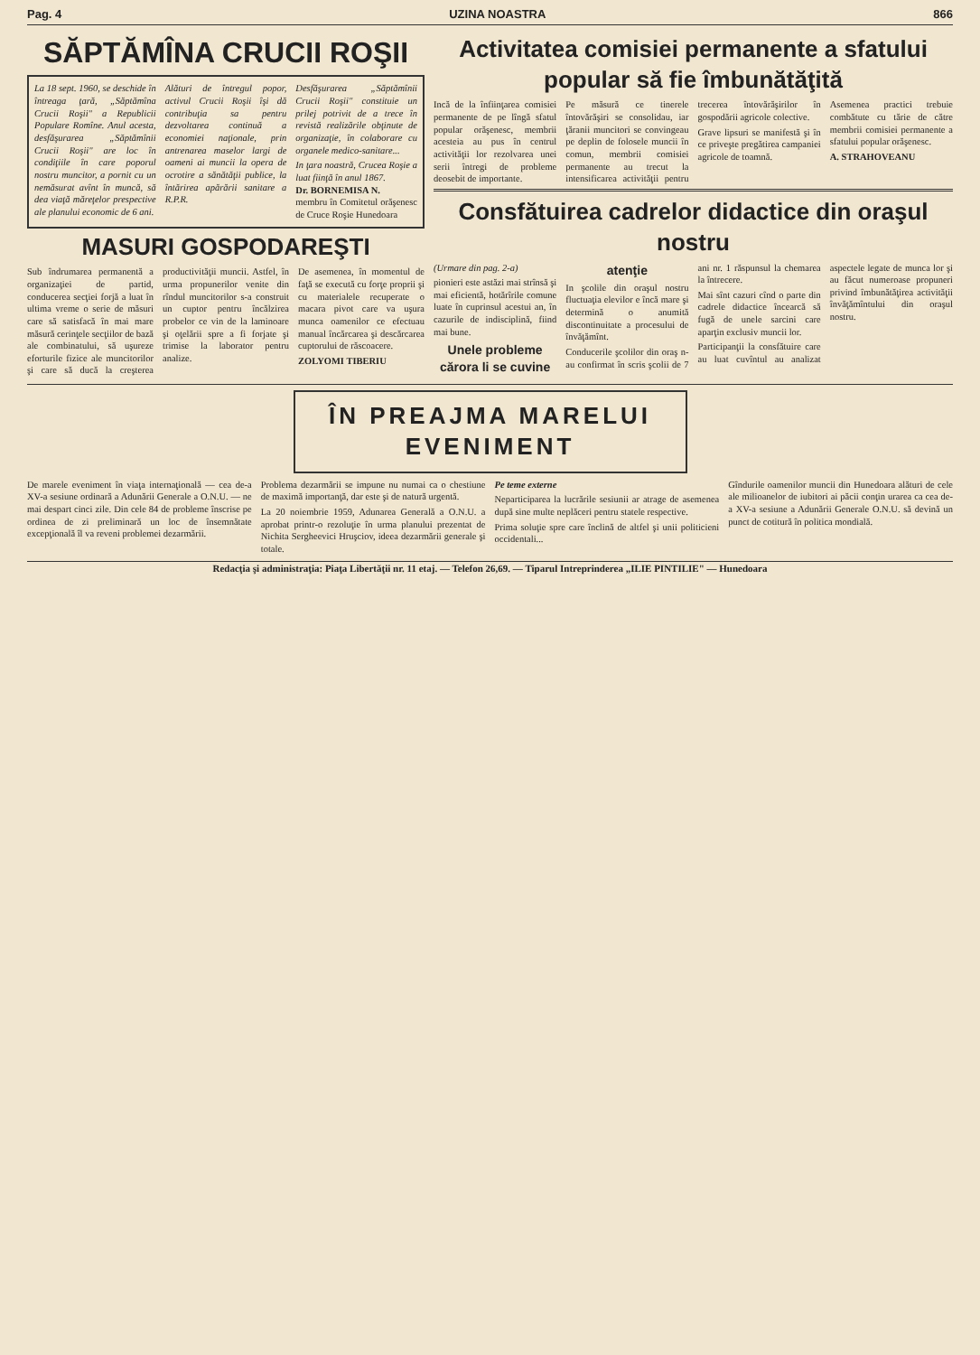Pag. 4 UZINA NOASTRA 866
SĂPTĂMÎNA CRUCII ROŞII
La 18 sept. 1960, se deschide în întreaga ţară, „Săptămîna Crucii Roşii" a Republicii Populare Romîne. Anul acesta, desfăşurarea „Săptămînii Crucii Roşii" are loc în condiţiile în care poporul nostru muncitor, a pornit cu un nemăsurat avînt în muncă, să dea viaţă măreţelor prespective ale planului economic de 6 ani.
Alături de întregul popor, activul Crucii Roşii îşi dă contribuţia sa pentru dezvoltarea continuă a economiei naţionale, prin antrenarea maselor largi de oameni ai muncii la opera de ocrotire a sănătăţii publice, la întărirea apărării sanitare a R.P.R.
Desfăşurarea „Săptămînii Crucii Roşii" constituie un prilej potrivit de a trece în revistă realizările obţinute de organizaţie, în colaborare cu organele medico-sanitare...
In ţara noastră, Crucea Roşie a luat fiinţă în anul 1867.
Dr. BORNEMISA N.
membru în Comitetul orăşenesc de Cruce Roşie Hunedoara
MASURI GOSPODAREŞTI
Sub îndrumarea permanentă a organizaţiei de partid, conducerea secţiei forjă a luat în ultima vreme o serie de măsuri care să satisfacă în mai mare măsură cerinţele secţiilor de bază ale combinatului, să uşureze eforturile fizice ale muncitorilor şi care să ducă la creşterea productivităţii muncii. Astfel, în urma propunerilor venite din rîndul muncitorilor s-a construit un cuptor pentru încălzirea probelor ce vin de la laminoare şi oţelării spre a fi forjate şi trimise la laborator pentru analize.
De asemenea, în momentul de faţă se execută cu forţe proprii şi cu materialele recuperate o macara pivot care va uşura munca oamenilor ce efectuau manual încărcarea şi descărcarea cuptorului de răscoacere.
ZOLYOMI TIBERIU
Activitatea comisiei permanente a sfatului popular să fie îmbunătăţită
Incă de la înfiinţarea comisiei permanente de pe lîngă sfatul popular orăşenesc, membrii acesteia au pus în centrul activităţii lor rezolvarea unei serii întregi de probleme deosebit de importante.
Pe măsură ce tinerele întovărăşiri se consolidau, iar ţăranii muncitori se convingeau pe deplin de folosele muncii în comun, membrii comisiei permanente au trecut la intensificarea activităţii pentru trecerea întovărăşirilor în gospodării agricole colective.
Grave lipsuri se manifestă şi în ce priveşte pregătirea campaniei agricole de toamnă.
Asemenea practici trebuie combătute cu tărie de către membrii comisiei permanente a sfatului popular orăşenesc.
A. STRAHOVEANU
Consfătuirea cadrelor didactice din oraşul nostru
(Urmare din pag. 2-a)
pionieri este astăzi mai strînsă şi mai eficientă, hotărîrile comune luate în cuprinsul acestui an, în cazurile de indisciplină, fiind mai bune.
Unele probleme cărora li se cuvine atenţie
In şcolile din oraşul nostru fluctuaţia elevilor e încă mare şi determină o anumită discontinuitate a procesului de învăţămînt.
Conducerile şcolilor din oraş n-au confirmat în scris şcolii de 7 ani nr. 1 răspunsul la chemarea la întrecere.
Mai sînt cazuri cînd o parte din cadrele didactice încearcă să fugă de unele sarcini care aparţin exclusiv muncii lor.
Participanţii la consfătuire care au luat cuvîntul au analizat aspectele legate de munca lor şi au făcut numeroase propuneri privind îmbunătăţirea activităţii învăţămîntului din oraşul nostru.
ÎN PREAJMA MARELUI EVENIMENT
De marele eveniment în viaţa internaţională — cea de-a XV-a sesiune ordinară a Adunării Generale a O.N.U. — ne mai despart cinci zile. Din cele 84 de probleme înscrise pe ordinea de zi preliminară un loc de însemnătate excepţională îl va reveni problemei dezarmării.
Problema dezarmării se impune nu numai ca o chestiune de maximă importanţă, dar este şi de natură urgentă.
La 20 noiembrie 1959, Adunarea Generală a O.N.U. a aprobat printr-o rezoluţie în urma planului prezentat de Nichita Sergheevici Hruşciov, ideea dezarmării generale şi totale.
Pe teme externe
Neparticiparea la lucrările sesiunii ar atrage de asemenea după sine multe neplăceri pentru statele respective.
Prima soluţie spre care înclină de altfel şi unii politicieni occidentali...
Gîndurile oamenilor muncii din Hunedoara alături de cele ale milioanelor de iubitori ai păcii conţin urarea ca cea de-a XV-a sesiune a Adunării Generale O.N.U. să devină un punct de cotitură în politica mondială.
Redacţia şi administraţia: Piaţa Libertăţii nr. 11 etaj. — Telefon 26,69. — Tiparul Intreprinderea „ILIE PINTILIE" — Hunedoara